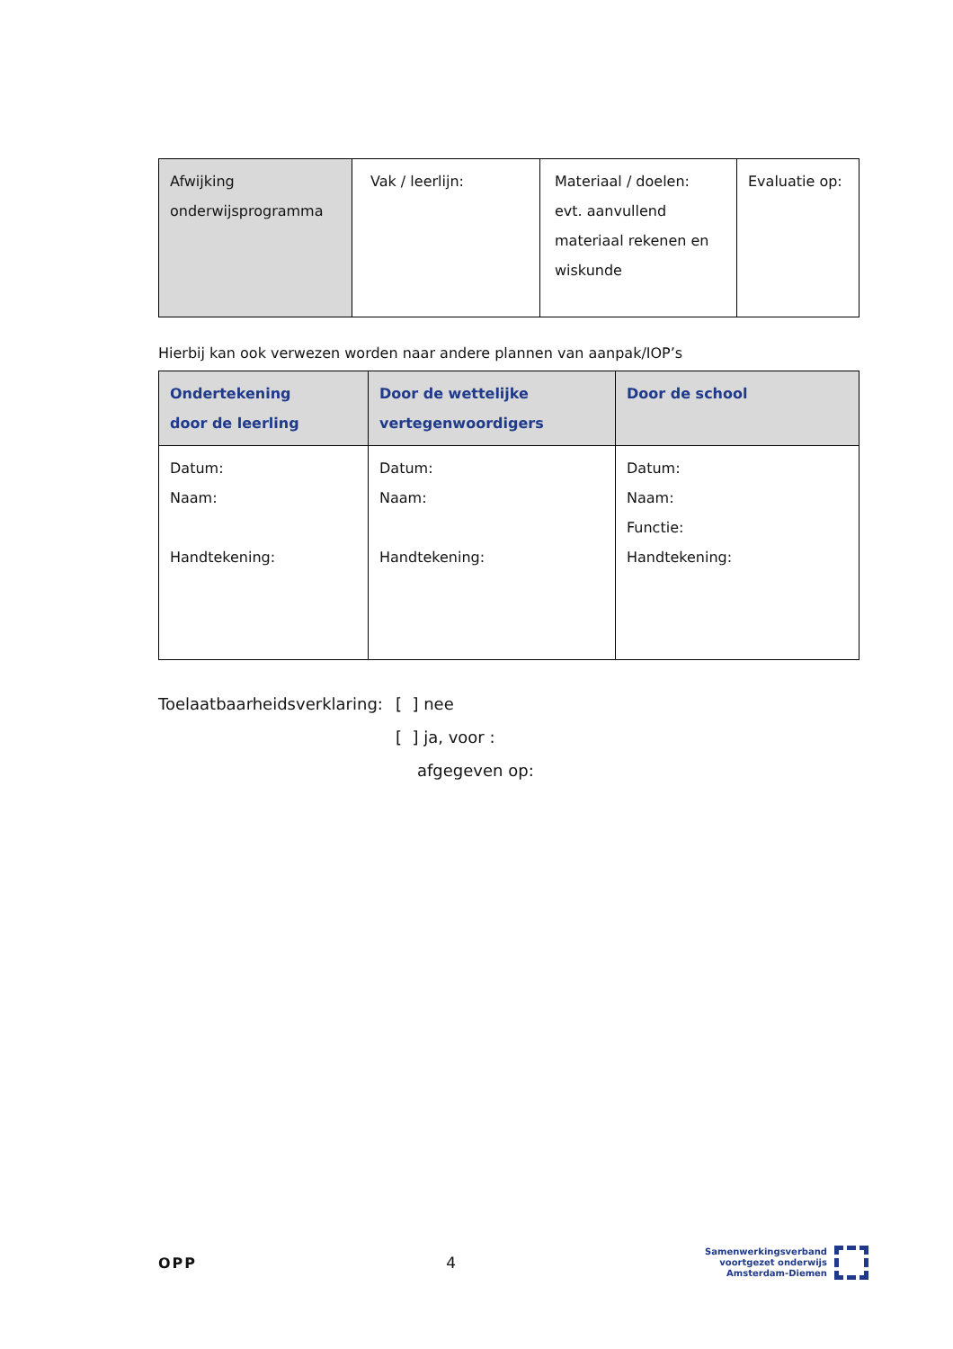| Afwijking onderwijsprogramma | Vak / leerlijn: | Materiaal / doelen: evt. aanvullend materiaal rekenen en wiskunde | Evaluatie op: |
Hierbij kan ook verwezen worden naar andere plannen van aanpak/IOP’s
| Ondertekening door de leerling | Door de wettelijke vertegenwoordigers | Door de school |
| --- | --- | --- |
| Datum: Naam: Handtekening: | Datum: Naam: Handtekening: | Datum: Naam: Functie: Handtekening: |
Toelaatbaarheidsverklaring:
[ ] nee
[ ] ja, voor :
afgegeven op:
OPP 4
Samenwerkingsverband
voortgezet onderwijs
Amsterdam-Diemen